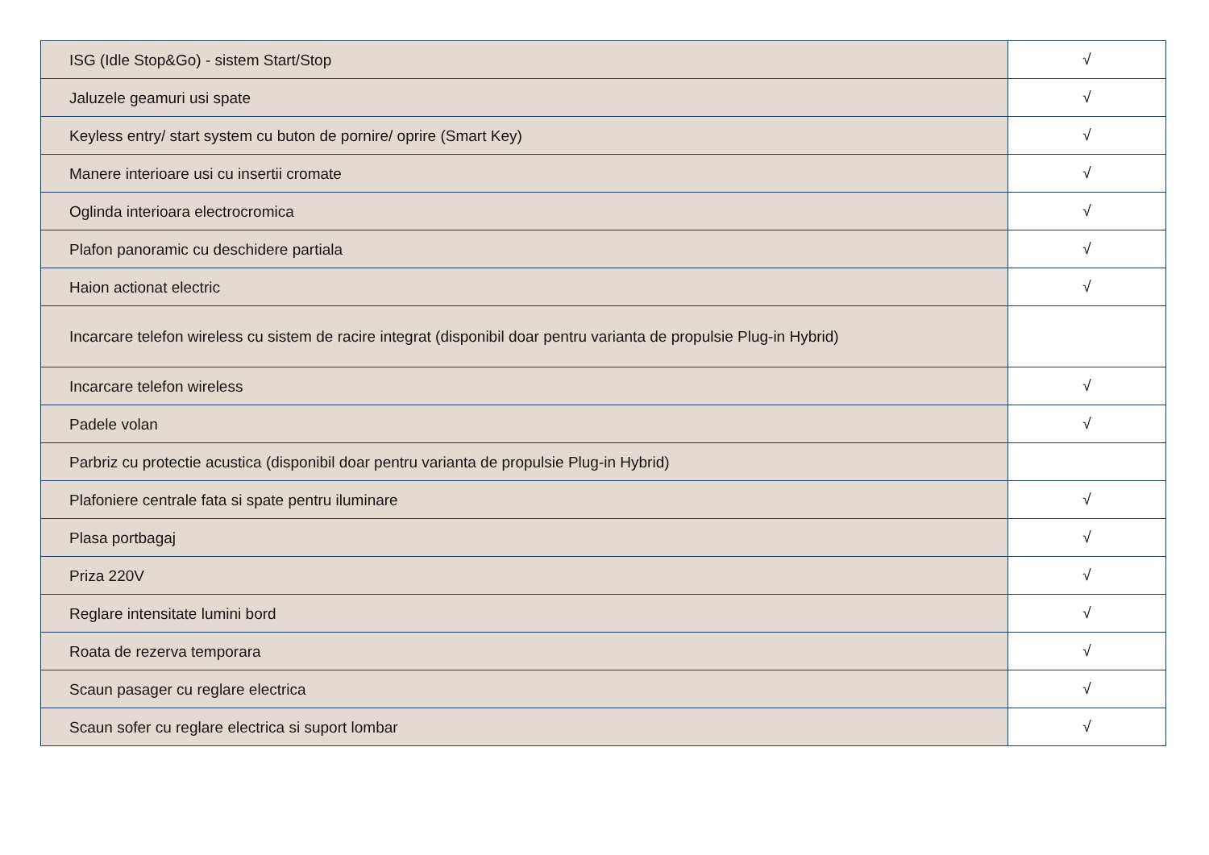| ISG (Idle Stop&Go) - sistem Start/Stop | √ |
| Jaluzele geamuri usi spate | √ |
| Keyless entry/ start system cu buton de pornire/ oprire (Smart Key) | √ |
| Manere interioare usi cu insertii cromate | √ |
| Oglinda interioara electrocromica | √ |
| Plafon panoramic cu deschidere partiala | √ |
| Haion actionat electric | √ |
| Incarcare telefon wireless cu sistem de racire integrat (disponibil doar pentru varianta de propulsie Plug-in Hybrid) | |
| Incarcare telefon wireless | √ |
| Padele volan | √ |
| Parbriz cu protectie acustica (disponibil doar pentru varianta de propulsie Plug-in Hybrid) | |
| Plafoniere centrale fata si spate pentru iluminare | √ |
| Plasa portbagaj | √ |
| Priza 220V | √ |
| Reglare intensitate lumini bord | √ |
| Roata de rezerva temporara | √ |
| Scaun pasager cu reglare electrica | √ |
| Scaun sofer cu reglare electrica si suport lombar | √ |